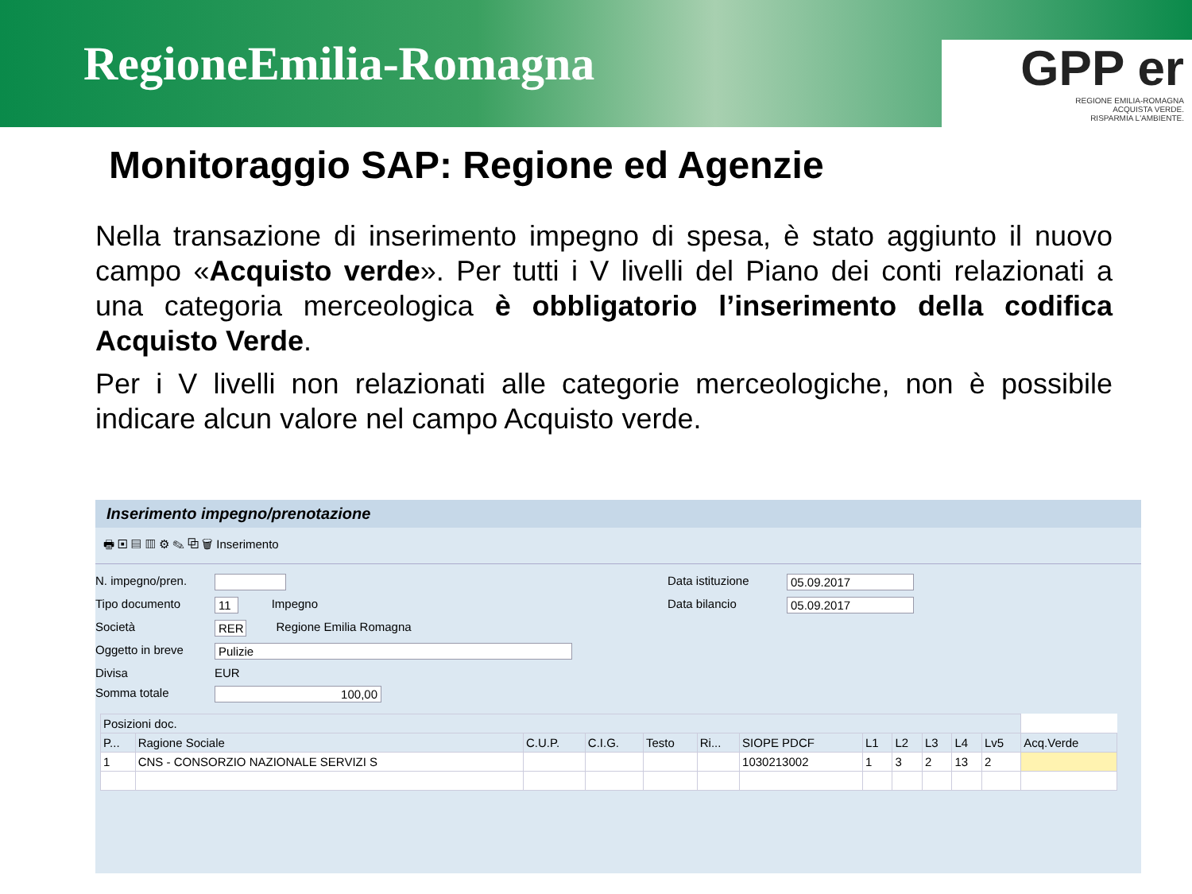RegioneEmilia-Romagna
GPP er
REGIONE EMILIA-ROMAGNA
ACQUISTA VERDE.
RISPARMIA L'AMBIENTE.
Monitoraggio SAP: Regione ed Agenzie
Nella transazione di inserimento impegno di spesa, è stato aggiunto il nuovo campo «Acquisto verde». Per tutti i V livelli del Piano dei conti relazionati a una categoria merceologica è obbligatorio l’inserimento della codifica Acquisto Verde.
Per i V livelli non relazionati alle categorie merceologiche, non è possibile indicare alcun valore nel campo Acquisto verde.
Inserimento impegno/prenotazione
🖶 ▣ ▤ ▥ ⚙ ✎ ⧉ 🗑 Inserimento
N. impegno/pren.
Tipo documento 11 Impegno
Società RER Regione Emilia Romagna
Oggetto in breve Pulizie
Divisa EUR
Somma totale 100,00
Data istituzione 05.09.2017
Data bilancio 05.09.2017
| Posizioni doc. | | | | | | | | | | | | |
| --- | --- | --- | --- | --- | --- | --- | --- | --- | --- | --- | --- | --- |
| P... | Ragione Sociale | C.U.P. | C.I.G. | Testo | Ri... | SIOPE PDCF | L1 | L2 | L3 | L4 | Lv5 | Acq.Verde |
| 1 | CNS - CONSORZIO NAZIONALE SERVIZI S | | | | | 1030213002 | 1 | 3 | 2 | 13 | 2 | |